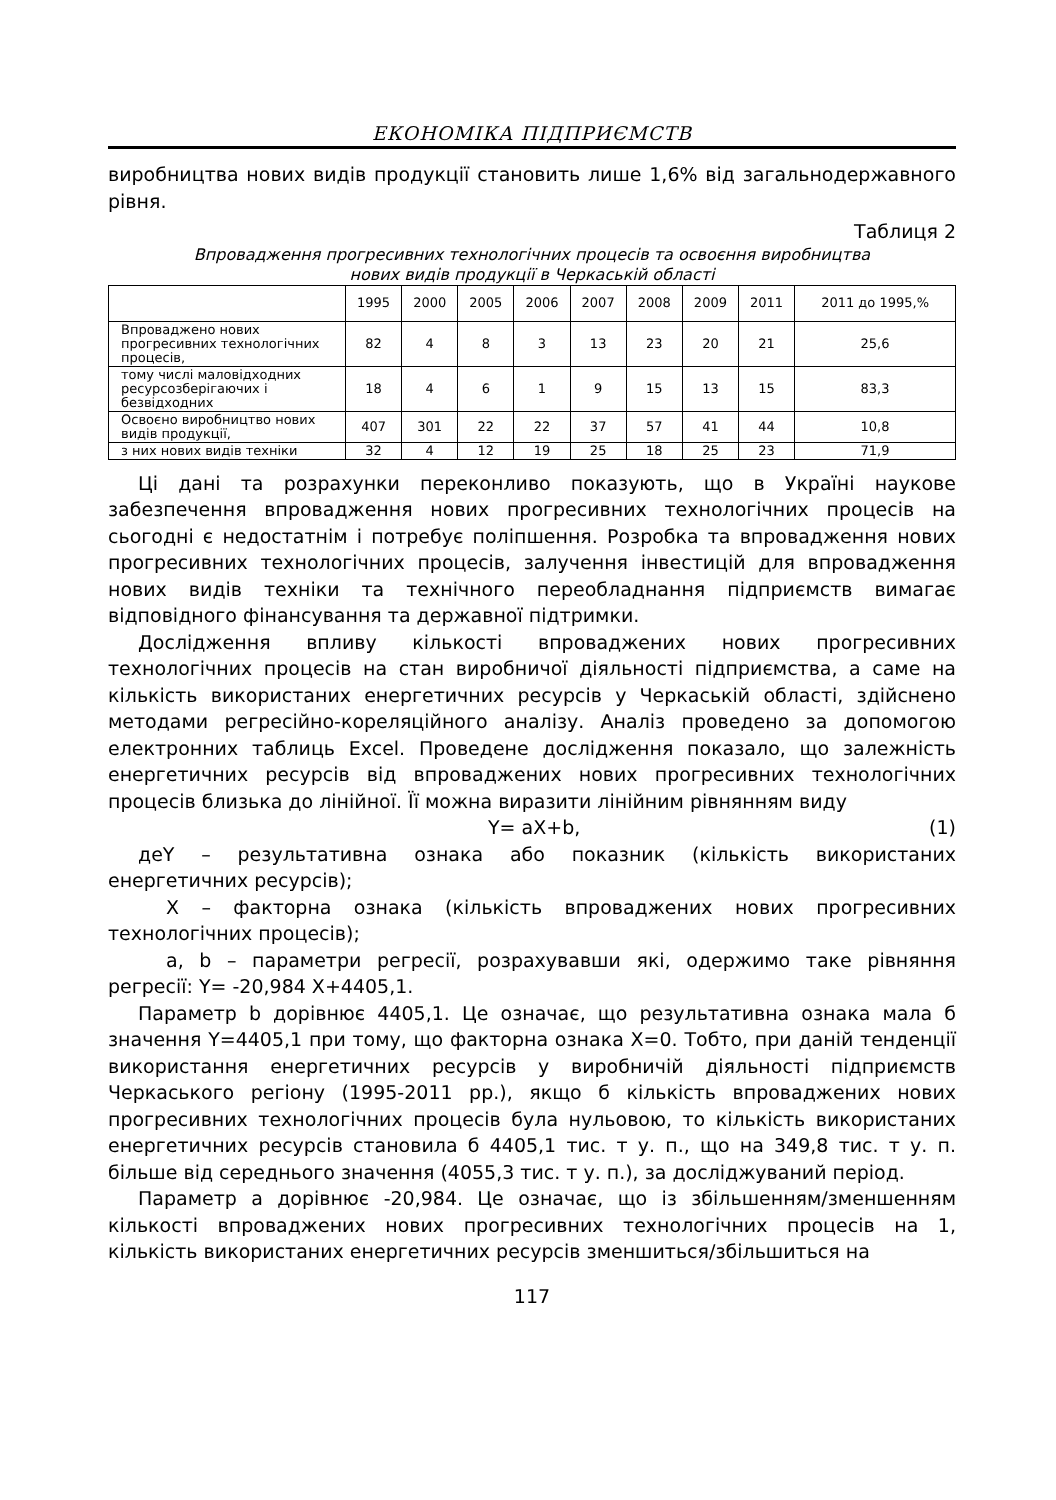ЕКОНОМІКА ПІДПРИЄМСТВ
виробництва нових видів продукції становить лише 1,6% від загальнодержавного рівня.
Таблиця 2
Впровадження прогресивних технологічних процесів та освоєння виробництва
нових видів продукції в Черкаській області
| | 1995 | 2000 | 2005 | 2006 | 2007 | 2008 | 2009 | 2011 | 2011 до 1995,% |
| --- | --- | --- | --- | --- | --- | --- | --- | --- | --- |
| Впроваджено нових прогресивних технологічних процесів, | 82 | 4 | 8 | 3 | 13 | 23 | 20 | 21 | 25,6 |
| тому числі маловідходних ресурсозберігаючих і безвідходних | 18 | 4 | 6 | 1 | 9 | 15 | 13 | 15 | 83,3 |
| Освоєно виробництво нових видів продукції, | 407 | 301 | 22 | 22 | 37 | 57 | 41 | 44 | 10,8 |
| з них нових видів техніки | 32 | 4 | 12 | 19 | 25 | 18 | 25 | 23 | 71,9 |
Ці дані та розрахунки переконливо показують, що в Україні наукове забезпечення впровадження нових прогресивних технологічних процесів на сьогодні є недостатнім і потребує поліпшення. Розробка та впровадження нових прогресивних технологічних процесів, залучення інвестицій для впровадження нових видів техніки та технічного переобладнання підприємств вимагає відповідного фінансування та державної підтримки.
Дослідження впливу кількості впроваджених нових прогресивних технологічних процесів на стан виробничої діяльності підприємства, а саме на кількість використаних енергетичних ресурсів у Черкаській області, здійснено методами регресійно-кореляційного аналізу. Аналіз проведено за допомогою електронних таблиць Excel. Проведене дослідження показало, що залежність енергетичних ресурсів від впроваджених нових прогресивних технологічних процесів близька до лінійної. Її можна виразити лінійним рівнянням виду
Y= aX+b, (1)
деY – результативна ознака або показник (кількість використаних енергетичних ресурсів);
X – факторна ознака (кількість впроваджених нових прогресивних технологічних процесів);
a, b – параметри регресії, розрахувавши які, одержимо таке рівняння регресії: Y= -20,984 X+4405,1.
Параметр b дорівнює 4405,1. Це означає, що результативна ознака мала б значення Y=4405,1 при тому, що факторна ознака X=0. Тобто, при даній тенденції використання енергетичних ресурсів у виробничій діяльності підприємств Черкаського регіону (1995-2011 рр.), якщо б кількість впроваджених нових прогресивних технологічних процесів була нульовою, то кількість використаних енергетичних ресурсів становила б 4405,1 тис. т у. п., що на 349,8 тис. т у. п. більше від середнього значення (4055,3 тис. т у. п.), за досліджуваний період.
Параметр a дорівнює -20,984. Це означає, що із збільшенням/зменшенням кількості впроваджених нових прогресивних технологічних процесів на 1, кількість використаних енергетичних ресурсів зменшиться/збільшиться на
117